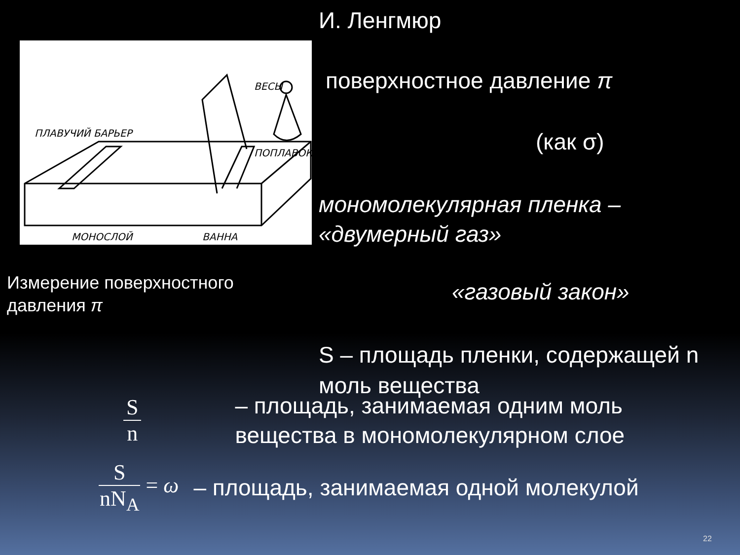ПЛАВУЧИЙ БАРЬЕР
ВЕСЫ
ПОПЛАВОК
МОНОСЛОЙ
ВАННА
Измерение поверхностного
давления π
И. Ленгмюр
поверхностное давление π
(как σ)
мономолекулярная пленка –
«двумерный газ»
«газовый закон»
S – площадь пленки, содержащей n моль вещества
Sn – площадь, занимаемая одним моль
вещества в мономолекулярном слое
SnN<sub>A</sub> = ω – площадь, занимаемая одной молекулой
22